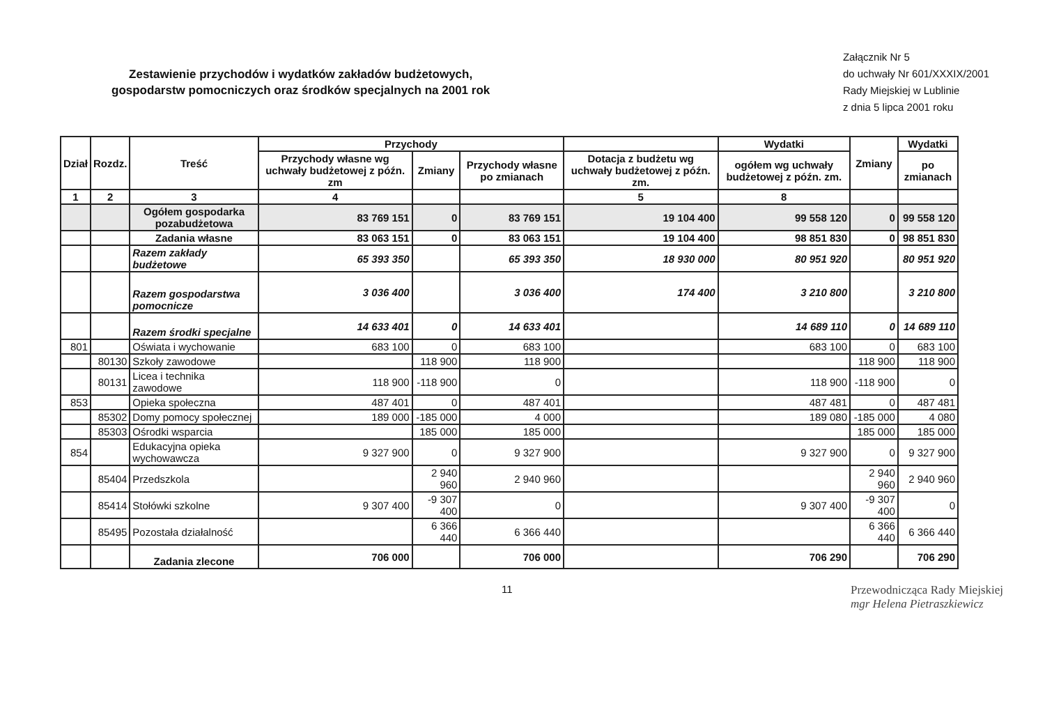Zestawienie przychodów i wydatków zakładów budżetowych,
gospodarstw pomocniczych oraz środków specjalnych na 2001 rok
Załącznik Nr 5
do uchwały Nr 601/XXXIX/2001
Rady Miejskiej w Lublinie
z dnia 5 lipca 2001 roku
| Dział | Rozdz. | Treść | Przychody | | | | Wydatki | Zmiany | Wydatki |
| --- | --- | --- | --- | --- | --- | --- | --- | --- | --- |
| | | | Przychody własne wg uchwały budżetowej z późn. zm | Zmiany | Przychody własne po zmianach | Dotacja z budżetu wg uchwały budżetowej z późn. zm. | ogółem wg uchwały budżetowej z późn. zm. | | po zmianach |
| 1 | 2 | 3 | 4 | | | 5 | 8 | | |
| | | Ogółem gospodarka pozabudżetowa | 83 769 151 | 0 | 83 769 151 | 19 104 400 | 99 558 120 | 0 | 99 558 120 |
| | | Zadania własne | 83 063 151 | 0 | 83 063 151 | 19 104 400 | 98 851 830 | 0 | 98 851 830 |
| | | Razem zakłady budżetowe | 65 393 350 | | 65 393 350 | 18 930 000 | 80 951 920 | | 80 951 920 |
| | | Razem gospodarstwa pomocnicze | 3 036 400 | | 3 036 400 | 174 400 | 3 210 800 | | 3 210 800 |
| | | Razem środki specjalne | 14 633 401 | 0 | 14 633 401 | | 14 689 110 | 0 | 14 689 110 |
| 801 | | Oświata i wychowanie | 683 100 | 0 | 683 100 | | 683 100 | 0 | 683 100 |
| | 80130 | Szkoły zawodowe | | 118 900 | 118 900 | | | 118 900 | 118 900 |
| | 80131 | Licea i technika zawodowe | 118 900 | -118 900 | 0 | | 118 900 | -118 900 | 0 |
| 853 | | Opieka społeczna | 487 401 | 0 | 487 401 | | 487 481 | 0 | 487 481 |
| | 85302 | Domy pomocy społecznej | 189 000 | -185 000 | 4 000 | | 189 080 | -185 000 | 4 080 |
| | 85303 | Ośrodki wsparcia | | 185 000 | 185 000 | | | 185 000 | 185 000 |
| 854 | | Edukacyjna opieka wychowawcza | 9 327 900 | 0 | 9 327 900 | | 9 327 900 | 0 | 9 327 900 |
| | 85404 | Przedszkola | | 2 940 960 | 2 940 960 | | | 2 940 960 | 2 940 960 |
| | 85414 | Stołówki szkolne | 9 307 400 | -9 307 400 | 0 | | 9 307 400 | -9 307 400 | 0 |
| | 85495 | Pozostała działalność | | 6 366 440 | 6 366 440 | | | 6 366 440 | 6 366 440 |
| | | Zadania zlecone | 706 000 | | 706 000 | | 706 290 | | 706 290 |
11 Przewodnicząca Rady Miejskiej
mgr Helena Pietraszkiewicz